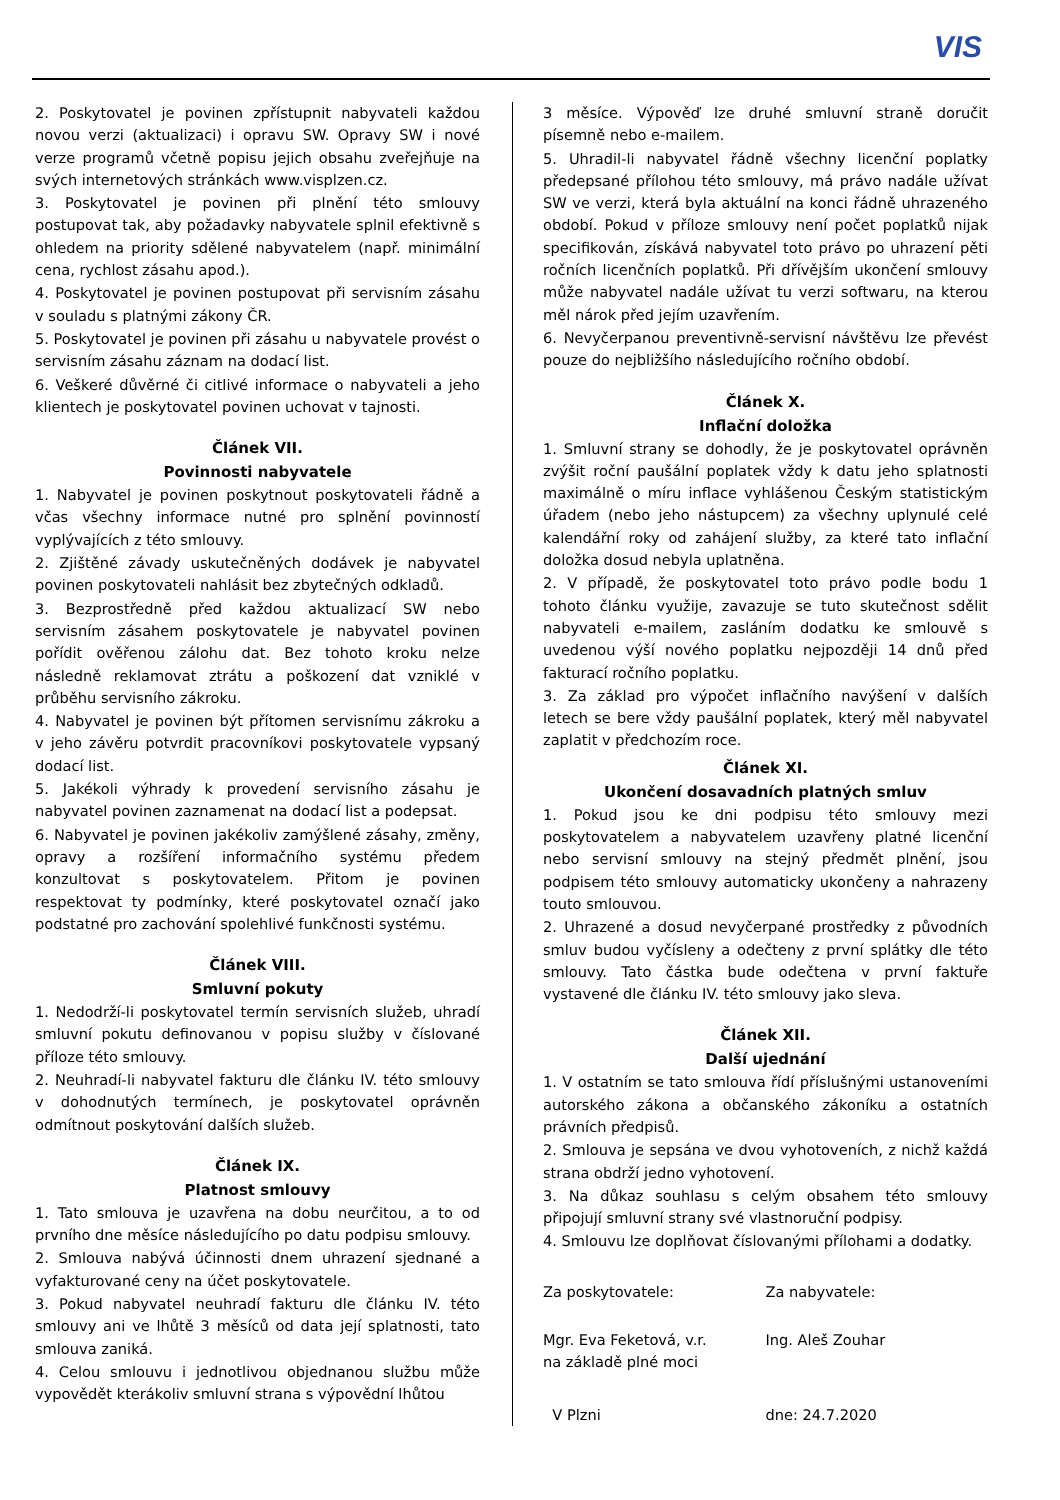VIS
2. Poskytovatel je povinen zpřístupnit nabyvateli každou novou verzi (aktualizaci) i opravu SW. Opravy SW i nové verze programů včetně popisu jejich obsahu zveřejňuje na svých internetových stránkách www.visplzen.cz.
3. Poskytovatel je povinen při plnění této smlouvy postupovat tak, aby požadavky nabyvatele splnil efektivně s ohledem na priority sdělené nabyvatelem (např. minimální cena, rychlost zásahu apod.).
4. Poskytovatel je povinen postupovat při servisním zásahu v souladu s platnými zákony ČR.
5. Poskytovatel je povinen při zásahu u nabyvatele provést o servisním zásahu záznam na dodací list.
6. Veškeré důvěrné či citlivé informace o nabyvateli a jeho klientech je poskytovatel povinen uchovat v tajnosti.
Článek VII.
Povinnosti nabyvatele
1. Nabyvatel je povinen poskytnout poskytovateli řádně a včas všechny informace nutné pro splnění povinností vyplývajících z této smlouvy.
2. Zjištěné závady uskutečněných dodávek je nabyvatel povinen poskytovateli nahlásit bez zbytečných odkladů.
3. Bezprostředně před každou aktualizací SW nebo servisním zásahem poskytovatele je nabyvatel povinen pořídit ověřenou zálohu dat. Bez tohoto kroku nelze následně reklamovat ztrátu a poškození dat vzniklé v průběhu servisního zákroku.
4. Nabyvatel je povinen být přítomen servisnímu zákroku a v jeho závěru potvrdit pracovníkovi poskytovatele vypsaný dodací list.
5. Jakékoli výhrady k provedení servisního zásahu je nabyvatel povinen zaznamenat na dodací list a podepsat.
6. Nabyvatel je povinen jakékoliv zamýšlené zásahy, změny, opravy a rozšíření informačního systému předem konzultovat s poskytovatelem. Přitom je povinen respektovat ty podmínky, které poskytovatel označí jako podstatné pro zachování spolehlivé funkčnosti systému.
Článek VIII.
Smluvní pokuty
1. Nedodrží-li poskytovatel termín servisních služeb, uhradí smluvní pokutu definovanou v popisu služby v číslované příloze této smlouvy.
2. Neuhradí-li nabyvatel fakturu dle článku IV. této smlouvy v dohodnutých termínech, je poskytovatel oprávněn odmítnout poskytování dalších služeb.
Článek IX.
Platnost smlouvy
1. Tato smlouva je uzavřena na dobu neurčitou, a to od prvního dne měsíce následujícího po datu podpisu smlouvy.
2. Smlouva nabývá účinnosti dnem uhrazení sjednané a vyfakturované ceny na účet poskytovatele.
3. Pokud nabyvatel neuhradí fakturu dle článku IV. této smlouvy ani ve lhůtě 3 měsíců od data její splatnosti, tato smlouva zaniká.
4. Celou smlouvu i jednotlivou objednanou službu může vypovědět kterákoliv smluvní strana s výpovědní lhůtou
3 měsíce. Výpověď lze druhé smluvní straně doručit písemně nebo e-mailem.
5. Uhradil-li nabyvatel řádně všechny licenční poplatky předepsané přílohou této smlouvy, má právo nadále užívat SW ve verzi, která byla aktuální na konci řádně uhrazeného období. Pokud v příloze smlouvy není počet poplatků nijak specifikován, získává nabyvatel toto právo po uhrazení pěti ročních licenčních poplatků. Při dřívějším ukončení smlouvy může nabyvatel nadále užívat tu verzi softwaru, na kterou měl nárok před jejím uzavřením.
6. Nevyčerpanou preventivně-servisní návštěvu lze převést pouze do nejbližšího následujícího ročního období.
Článek X.
Inflační doložka
1. Smluvní strany se dohodly, že je poskytovatel oprávněn zvýšit roční paušální poplatek vždy k datu jeho splatnosti maximálně o míru inflace vyhlášenou Českým statistickým úřadem (nebo jeho nástupcem) za všechny uplynulé celé kalendářní roky od zahájení služby, za které tato inflační doložka dosud nebyla uplatněna.
2. V případě, že poskytovatel toto právo podle bodu 1 tohoto článku využije, zavazuje se tuto skutečnost sdělit nabyvateli e-mailem, zasláním dodatku ke smlouvě s uvedenou výší nového poplatku nejpozději 14 dnů před fakturací ročního poplatku.
3. Za základ pro výpočet inflačního navýšení v dalších letech se bere vždy paušální poplatek, který měl nabyvatel zaplatit v předchozím roce.
Článek XI.
Ukončení dosavadních platných smluv
1. Pokud jsou ke dni podpisu této smlouvy mezi poskytovatelem a nabyvatelem uzavřeny platné licenční nebo servisní smlouvy na stejný předmět plnění, jsou podpisem této smlouvy automaticky ukončeny a nahrazeny touto smlouvou.
2. Uhrazené a dosud nevyčerpané prostředky z původních smluv budou vyčísleny a odečteny z první splátky dle této smlouvy. Tato částka bude odečtena v první faktuře vystavené dle článku IV. této smlouvy jako sleva.
Článek XII.
Další ujednání
1. V ostatním se tato smlouva řídí příslušnými ustanoveními autorského zákona a občanského zákoníku a ostatních právních předpisů.
2. Smlouva je sepsána ve dvou vyhotoveních, z nichž každá strana obdrží jedno vyhotovení.
3. Na důkaz souhlasu s celým obsahem této smlouvy připojují smluvní strany své vlastnoruční podpisy.
4. Smlouvu lze doplňovat číslovanými přílohami a dodatky.
Za poskytovatele: Za nabyvatele:
Mgr. Eva Feketová, v.r.
na základě plné moci
Ing. Aleš Zouhar
V Plzni dne: 24.7.2020